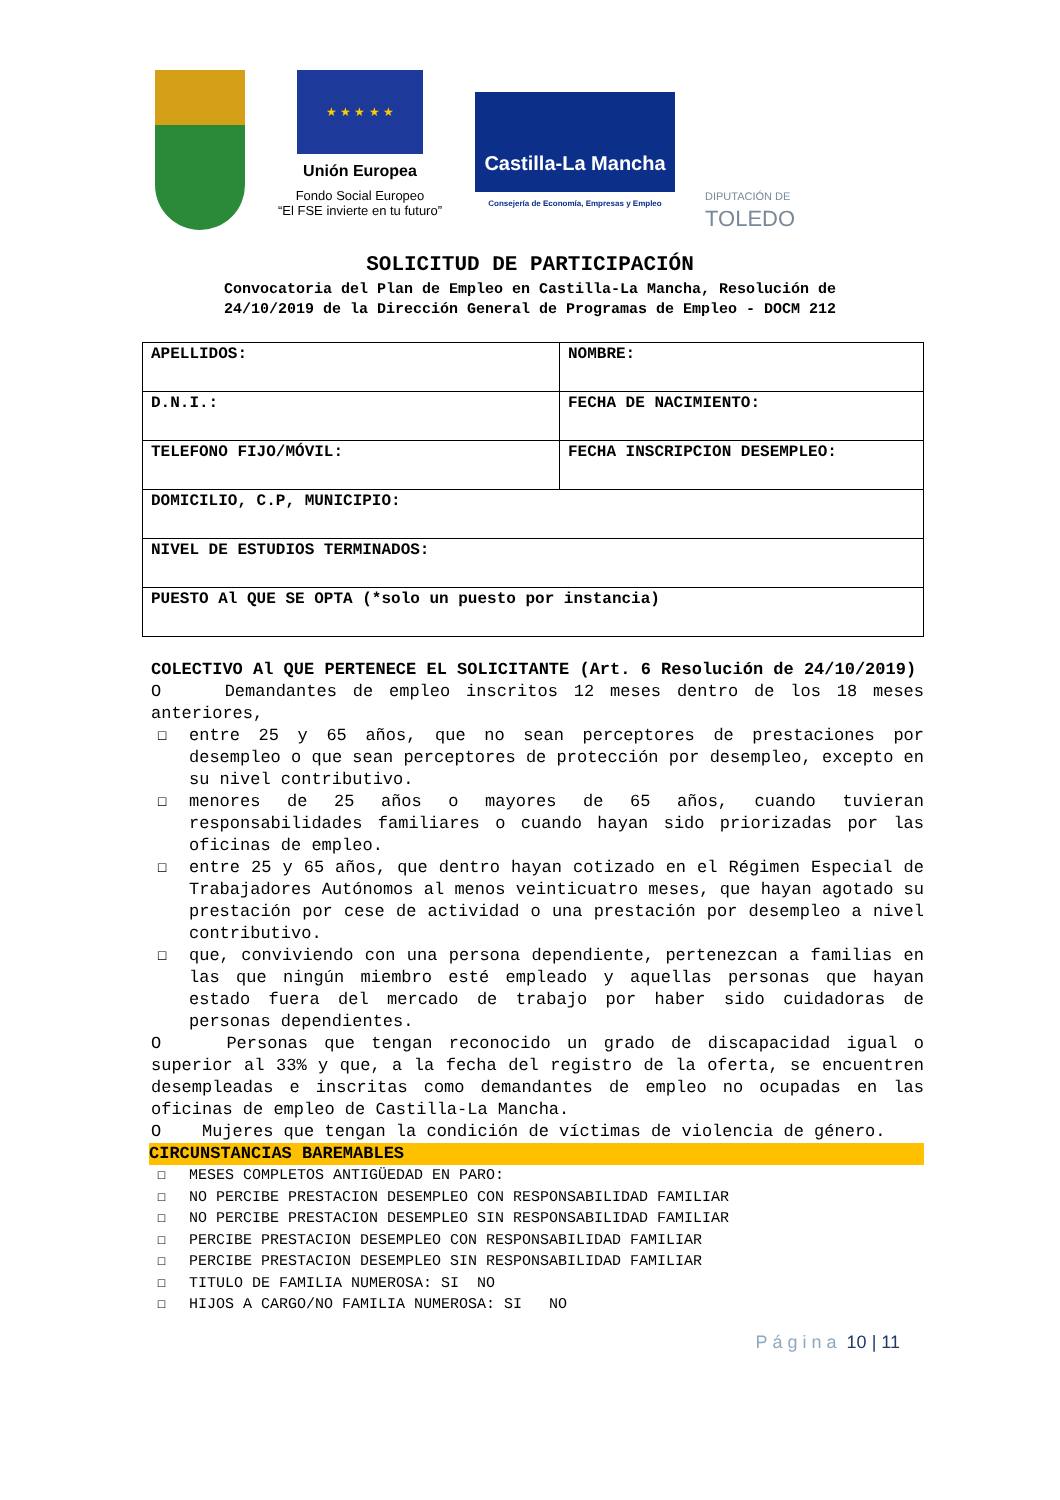★ ★ ★ ★ ★
Unión Europea
Fondo Social Europeo
“El FSE invierte en tu futuro”
Castilla-La Mancha
Consejería de Economía, Empresas y Empleo
DIPUTACIÓN DE
TOLEDO
SOLICITUD DE PARTICIPACIÓN
Convocatoria del Plan de Empleo en Castilla-La Mancha, Resolución de
24/10/2019 de la Dirección General de Programas de Empleo - DOCM 212
| APELLIDOS: | NOMBRE: |
| D.N.I.: | FECHA DE NACIMIENTO: |
| TELEFONO FIJO/MÓVIL: | FECHA INSCRIPCION DESEMPLEO: |
| DOMICILIO, C.P, MUNICIPIO: | |
| NIVEL DE ESTUDIOS TERMINADOS: | |
| PUESTO Al QUE SE OPTA (*solo un puesto por instancia) | |
COLECTIVO Al QUE PERTENECE EL SOLICITANTE (Art. 6 Resolución de 24/10/2019)
O Demandantes de empleo inscritos 12 meses dentro de los 18 meses anteriores,
☐ entre 25 y 65 años, que no sean perceptores de prestaciones por desempleo o que sean perceptores de protección por desempleo, excepto en su nivel contributivo.
☐ menores de 25 años o mayores de 65 años, cuando tuvieran responsabilidades familiares o cuando hayan sido priorizadas por las oficinas de empleo.
☐ entre 25 y 65 años, que dentro hayan cotizado en el Régimen Especial de Trabajadores Autónomos al menos veinticuatro meses, que hayan agotado su prestación por cese de actividad o una prestación por desempleo a nivel contributivo.
☐ que, conviviendo con una persona dependiente, pertenezcan a familias en las que ningún miembro esté empleado y aquellas personas que hayan estado fuera del mercado de trabajo por haber sido cuidadoras de personas dependientes.
O Personas que tengan reconocido un grado de discapacidad igual o superior al 33% y que, a la fecha del registro de la oferta, se encuentren desempleadas e inscritas como demandantes de empleo no ocupadas en las oficinas de empleo de Castilla-La Mancha.
O Mujeres que tengan la condición de víctimas de violencia de género.
CIRCUNSTANCIAS BAREMABLES
☐ MESES COMPLETOS ANTIGÜEDAD EN PARO:
☐ NO PERCIBE PRESTACION DESEMPLEO CON RESPONSABILIDAD FAMILIAR
☐ NO PERCIBE PRESTACION DESEMPLEO SIN RESPONSABILIDAD FAMILIAR
☐ PERCIBE PRESTACION DESEMPLEO CON RESPONSABILIDAD FAMILIAR
☐ PERCIBE PRESTACION DESEMPLEO SIN RESPONSABILIDAD FAMILIAR
☐ TITULO DE FAMILIA NUMEROSA: SI NO
☐ HIJOS A CARGO/NO FAMILIA NUMEROSA: SI NO
Página 10 | 11